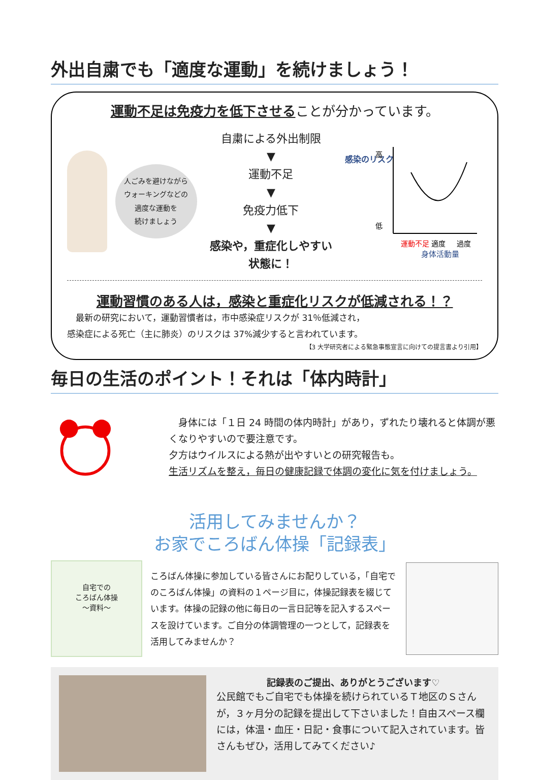外出自粛でも「適度な運動」を続けましょう！
運動不足は免疫力を低下させることが分かっています。
人ごみを避けながら
ウォーキングなどの
適度な運動を
続けましょう
自粛による外出制限
▼
運動不足
▼
免疫力低下
▼
感染や，重症化しやすい状態に！
感染のリスク
高
低
運動不足
適度
過度
身体活動量
運動習慣のある人は，感染と重症化リスクが低減される！？
　最新の研究において，運動習慣者は，市中感染症リスクが 31％低減され，
感染症による死亡（主に肺炎）のリスクは 37%減少すると言われています。
【3 大学研究者による緊急事態宣言に向けての提言書より引用】
毎日の生活のポイント！それは「体内時計」
　身体には「１日 24 時間の体内時計」があり，ずれたり壊れると体調が悪くなりやすいので要注意です。
夕方はウイルスによる熱が出やすいとの研究報告も。
生活リズムを整え，毎日の健康記録で体調の変化に気を付けましょう。
活用してみませんか？
お家でころばん体操「記録表」
自宅での
ころばん体操
～資料～
ころばん体操に参加している皆さんにお配りしている，「自宅でのころばん体操」の資料の１ページ目に，体操記録表を綴じています。体操の記録の他に毎日の一言日記等を記入するスペースを設けています。ご自分の体調管理の一つとして，記録表を活用してみませんか？
記録表のご提出、ありがとうございます♡
公民館でもご自宅でも体操を続けられているＴ地区のＳさんが，３ヶ月分の記録を提出して下さいました！自由スペース欄には，体温・血圧・日記・食事について記入されています。皆さんもぜひ，活用してみてください♪